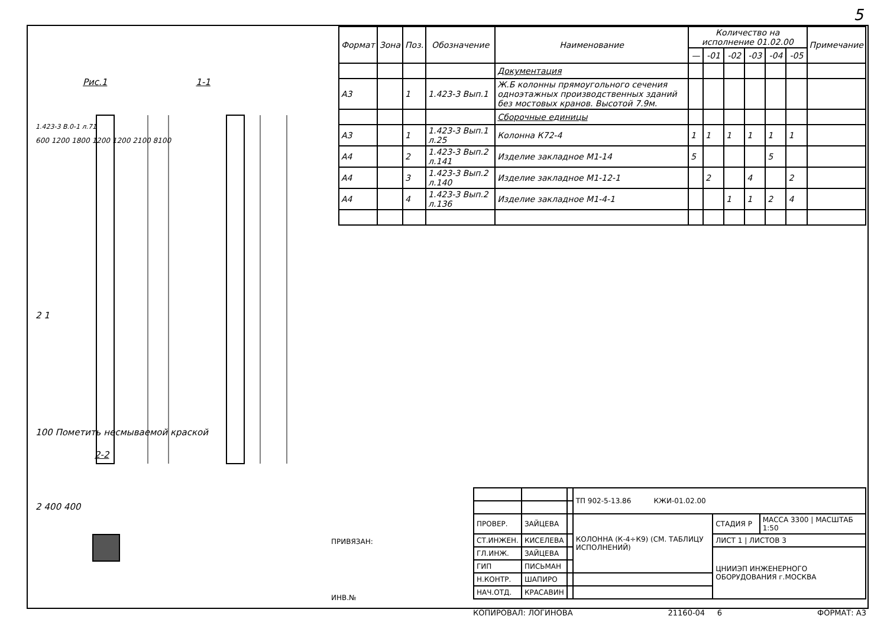5
| Формат | Зона | Поз. | Обозначение | Наименование | Количество на исполнение 01.02.00 | | | | | | Примечание |
| --- | --- | --- | --- | --- | --- | --- | --- | --- | --- | --- | --- |
| | | | | | — | -01 | -02 | -03 | -04 | -05 | |
| | | | | Документация | | | | | | | |
| А3 | | 1 | 1.423-3 Вып.1 | Ж.Б колонны прямоугольного сечения одноэтажных производственных зданий без мостовых кранов. Высотой 7.9м. | | | | | | | |
| | | | | Сборочные единицы | | | | | | | |
| А3 | | 1 | 1.423-3 Вып.1 л.25 | Колонна К72-4 | 1 | 1 | 1 | 1 | 1 | 1 | |
| А4 | | 2 | 1.423-3 Вып.2 л.141 | Изделие закладное М1-14 | 5 | | | | 5 | | |
| А4 | | 3 | 1.423-3 Вып.2 л.140 | Изделие закладное М1-12-1 | | 2 | | 4 | | 2 | |
| А4 | | 4 | 1.423-3 Вып.2 л.136 | Изделие закладное М1-4-1 | | | 1 | 1 | 2 | 4 | |
Рис.1 1-1
1.423-3 В.0-1 л.71
600 1200 1800 1200 1200 2100 8100
2 1
100 Пометить несмываемой краской
2-2
2 400 400
ПРИВЯЗАН:
ИНВ.№
| | | | ТП 902-5-13.86 КЖИ-01.02.00 | | |
| ПРОВЕР. | ЗАЙЦЕВА | | КОЛОННА (К-4÷К9) (СМ. ТАБЛИЦУ ИСПОЛНЕНИЙ) | СТАДИЯ Р | МАССА 3300 / МАСШТАБ 1:50 |
| СТ.ИНЖЕН. | КИСЕЛЕВА | | | ЛИСТ 1 / ЛИСТОВ 3 | |
| ГЛ.ИНЖ. | ЗАЙЦЕВА | | | ЦНИИЭП ИНЖЕНЕРНОГО ОБОРУДОВАНИЯ г.МОСКВА | |
| ГИП | ПИСЬМАН | | | | |
| Н.КОНТР. | ШАПИРО | | | | |
| НАЧ.ОТД. | КРАСАВИН | | | | |
КОПИРОВАЛ: ЛОГИНОВА 21160-04 6 ФОРМАТ: А3